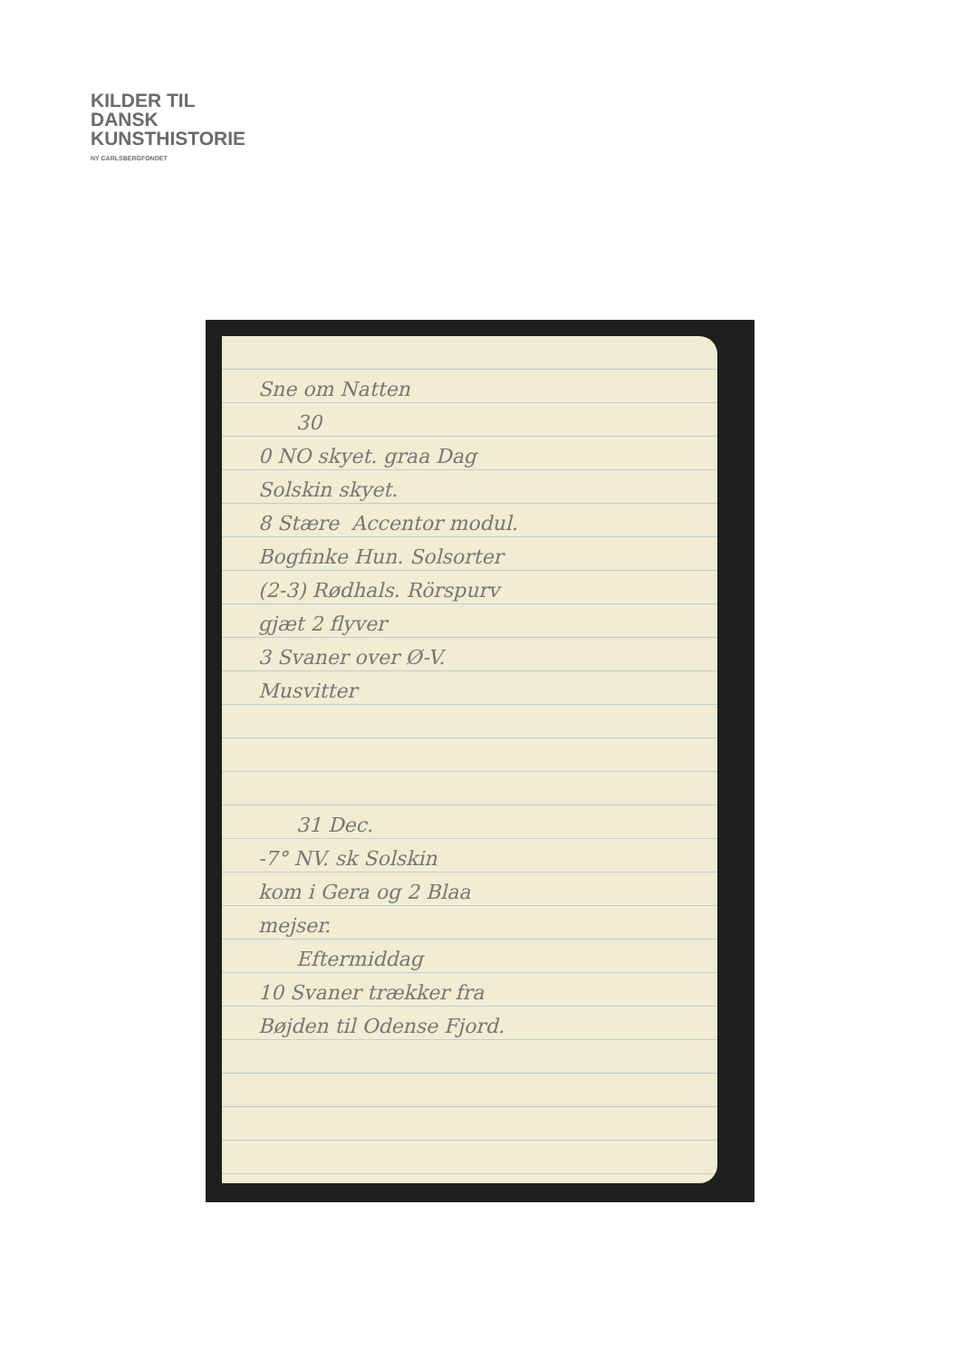KILDER TIL
DANSK
KUNSTHISTORIE
NY CARLSBERGFONDET
Sne om Natten
30
0 NO skyet. graa Dag
Solskin skyet.
8 Stære Accentor modul.
Bogfinke Hun. Solsorter
(2-3) Rødhals. Rörspurv
gjæt 2 flyver
3 Svaner over Ø-V.
Musvitter
31 Dec.
-7° NV. sk Solskin
kom i Gera og 2 Blaa
mejser.
Eftermiddag
10 Svaner trækker fra
Bøjden til Odense Fjord.